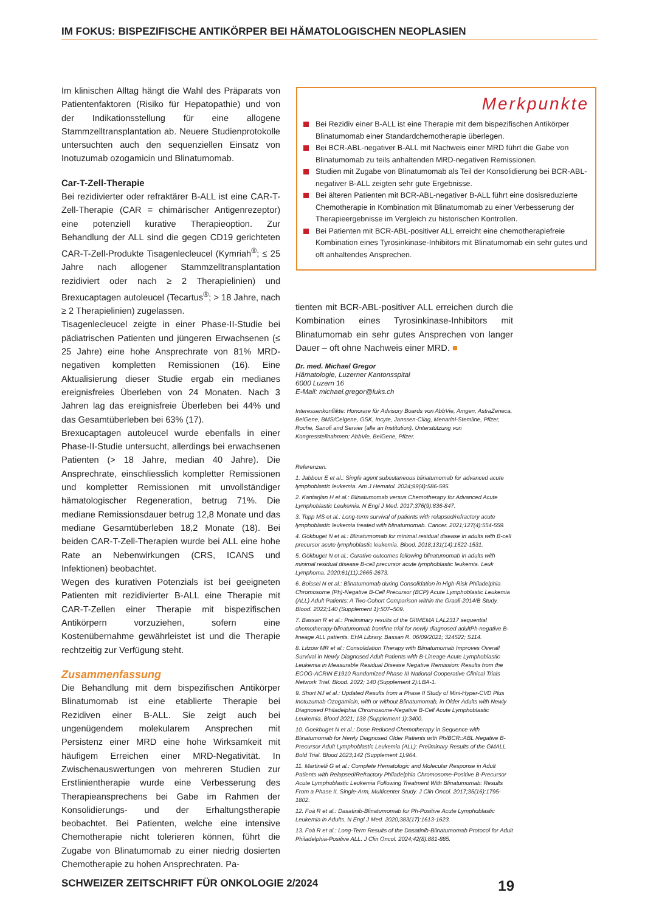IM FOKUS: BISPEZIFISCHE ANTIKÖRPER BEI HÄMATOLOGISCHEN NEOPLASIEN
Im klinischen Alltag hängt die Wahl des Präparats von Patientenfaktoren (Risiko für Hepatopathie) und von der Indikationsstellung für eine allogene Stammzelltransplantation ab. Neuere Studienprotokolle untersuchten auch den sequenziellen Einsatz von Inotuzumab ozogamicin und Blinatumomab.
Car-T-Zell-Therapie
Bei rezidivierter oder refraktärer B-ALL ist eine CAR-T-Zell-Therapie (CAR = chimärischer Antigenrezeptor) eine potenziell kurative Therapieoption. Zur Behandlung der ALL sind die gegen CD19 gerichteten CAR-T-Zell-Produkte Tisagenlecleucel (Kymriah<sup>®</sup>; ≤ 25 Jahre nach allogener Stammzelltransplantation rezidiviert oder nach ≥ 2 Therapielinien) und Brexucaptagen autoleucel (Tecartus<sup>®</sup>; > 18 Jahre, nach ≥ 2 Therapielinien) zugelassen.
Tisagenlecleucel zeigte in einer Phase-II-Studie bei pädiatrischen Patienten und jüngeren Erwachsenen (≤ 25 Jahre) eine hohe Ansprechrate von 81% MRD-negativen kompletten Remissionen (16). Eine Aktualisierung dieser Studie ergab ein medianes ereignisfreies Überleben von 24 Monaten. Nach 3 Jahren lag das ereignisfreie Überleben bei 44% und das Gesamtüberleben bei 63% (17).
Brexucaptagen autoleucel wurde ebenfalls in einer Phase-II-Studie untersucht, allerdings bei erwachsenen Patienten (> 18 Jahre, median 40 Jahre). Die Ansprechrate, einschliesslich kompletter Remissionen und kompletter Remissionen mit unvollständiger hämatologischer Regeneration, betrug 71%. Die mediane Remissionsdauer betrug 12,8 Monate und das mediane Gesamtüberleben 18,2 Monate (18). Bei beiden CAR-T-Zell-Therapien wurde bei ALL eine hohe Rate an Nebenwirkungen (CRS, ICANS und Infektionen) beobachtet.
Wegen des kurativen Potenzials ist bei geeigneten Patienten mit rezidivierter B-ALL eine Therapie mit CAR-T-Zellen einer Therapie mit bispezifischen Antikörpern vorzuziehen, sofern eine Kostenübernahme gewährleistet ist und die Therapie rechtzeitig zur Verfügung steht.
Zusammenfassung
Die Behandlung mit dem bispezifischen Antikörper Blinatumomab ist eine etablierte Therapie bei Rezidiven einer B-ALL. Sie zeigt auch bei ungenügendem molekularem Ansprechen mit Persistenz einer MRD eine hohe Wirksamkeit mit häufigem Erreichen einer MRD-Negativität. In Zwischenauswertungen von mehreren Studien zur Erstlinientherapie wurde eine Verbesserung des Therapieansprechens bei Gabe im Rahmen der Konsolidierungs- und der Erhaltungstherapie beobachtet. Bei Patienten, welche eine intensive Chemotherapie nicht tolerieren können, führt die Zugabe von Blinatumomab zu einer niedrig dosierten Chemotherapie zu hohen Ansprechraten. Pa-
Merkpunkte
Bei Rezidiv einer B-ALL ist eine Therapie mit dem bispezifischen Antikörper Blinatumomab einer Standardchemotherapie überlegen.
Bei BCR-ABL-negativer B-ALL mit Nachweis einer MRD führt die Gabe von Blinatumomab zu teils anhaltenden MRD-negativen Remissionen.
Studien mit Zugabe von Blinatumomab als Teil der Konsolidierung bei BCR-ABL-negativer B-ALL zeigten sehr gute Ergebnisse.
Bei älteren Patienten mit BCR-ABL-negativer B-ALL führt eine dosisreduzierte Chemotherapie in Kombination mit Blinatumomab zu einer Verbesserung der Therapieergebnisse im Vergleich zu historischen Kontrollen.
Bei Patienten mit BCR-ABL-positiver ALL erreicht eine chemotherapiefreie Kombination eines Tyrosinkinase-Inhibitors mit Blinatumomab ein sehr gutes und oft anhaltendes Ansprechen.
tienten mit BCR-ABL-positiver ALL erreichen durch die Kombination eines Tyrosinkinase-Inhibitors mit Blinatumomab ein sehr gutes Ansprechen von langer Dauer – oft ohne Nachweis einer MRD. ■
Dr. med. Michael Gregor
Hämatologie, Luzerner Kantonsspital
6000 Luzern 16
E-Mail: michael.gregor@luks.ch
Interessenkonflikte: Honorare für Advisory Boards von AbbVie, Amgen, AstraZeneca, BeiGene, BMS/Celgene, GSK, Incyte, Janssen-Cilag, Menarini-Stemline, Pfizer, Roche, Sanofi and Servier (alle an Institution). Unterstützung von Kongressteilnahmen: AbbVie, BeiGene, Pfizer.
Referenzen:
1. Jabbour E et al.: Single agent subcutaneous blinatumomab for advanced acute lymphoblastic leukemia. Am J Hematol. 2024;99(4):586-595.
2. Kantarjian H et al.: Blinatumomab versus Chemotherapy for Advanced Acute Lymphoblastic Leukemia. N Engl J Med. 2017;376(9):836-847.
3. Topp MS et al.: Long-term survival of patients with relapsed/refractory acute lymphoblastic leukemia treated with blinatumomab. Cancer. 2021;127(4):554-559.
4. Gökbuget N et al.: Blinatumomab for minimal residual disease in adults with B-cell precursor acute lymphoblastic leukemia. Blood. 2018;131(14):1522-1531.
5. Gökbuget N et al.: Curative outcomes following blinatumomab in adults with minimal residual disease B-cell precursor acute lymphoblastic leukemia. Leuk Lymphoma. 2020;61(11):2665-2673.
6. Boissel N et al.: Blinatumomab during Consolidation in High-Risk Philadelphia Chromosome (Ph)-Negative B-Cell Precursor (BCP) Acute Lymphoblastic Leukemia (ALL) Adult Patients: A Two-Cohort Comparison within the Graall-2014/B Study. Blood. 2022;140 (Supplement 1):507–509.
7. Bassan R et al.: Preliminary results of the GIIMEMA LAL2317 sequential chemotherapy-blinatumomab frontline trial for newly diagnosed adultPh-negative B-lineage ALL patients. EHA Library. Bassan R. 06/09/2021; 324522; S114.
8. Litzow MR et al.: Consolidation Therapy with Blinatumomab Improves Overall Survival in Newly Diagnosed Adult Patients with B-Lineage Acute Lymphoblastic Leukemia in Measurable Residual Disease Negative Remission: Results from the ECOG-ACRIN E1910 Randomized Phase III National Cooperative Clinical Trials Network Trial. Blood. 2022; 140 (Supplement 2):LBA-1.
9. Short NJ et al.: Updated Results from a Phase II Study of Mini-Hyper-CVD Plus Inotuzumab Ozogamicin, with or without Blinatumomab, in Older Adults with Newly Diagnosed Philadelphia Chromosome-Negative B-Cell Acute Lymphoblastic Leukemia. Blood 2021; 138 (Supplement 1):3400.
10. Goekbuget N et al.: Dose Reduced Chemotherapy in Sequence with Blinatumomab for Newly Diagnosed Older Patients with Ph/BCR::ABL Negative B-Precursor Adult Lymphoblastic Leukemia (ALL): Preliminary Results of the GMALL Bold Trial. Blood 2023;142 (Supplement 1):964.
11. Martinelli G et al.: Complete Hematologic and Molecular Response in Adult Patients with Relapsed/Refractory Philadelphia Chromosome-Positive B-Precursor Acute Lymphoblastic Leukemia Following Treatment With Blinatumomab: Results From a Phase II, Single-Arm, Multicenter Study. J Clin Oncol. 2017;35(16):1795-1802.
12. Foà R et al.: Dasatinib-Blinatumomab for Ph-Positive Acute Lymphoblastic Leukemia in Adults. N Engl J Med. 2020;383(17):1613-1623.
13. Foà R et al.: Long-Term Results of the Dasatinib-Blinatumomab Protocol for Adult Philadelphia-Positive ALL. J Clin Oncol. 2024;42(8):881-885.
SCHWEIZER ZEITSCHRIFT FÜR ONKOLOGIE 2/2024 19